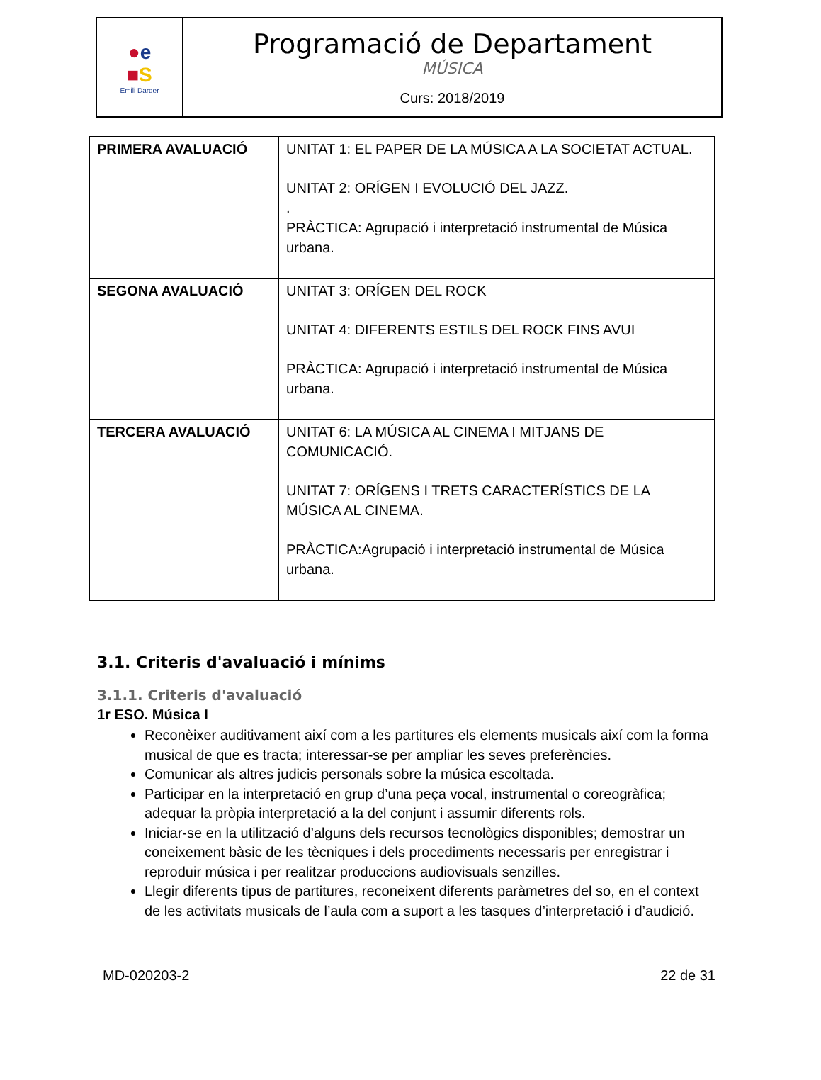| ● e ■ S Emili Darder | Programació de Departament MÚSICA Curs: 2018/2019 |
| PRIMERA AVALUACIÓ | UNITAT 1: EL PAPER DE LA MÚSICA A LA SOCIETAT ACTUAL. UNITAT 2: ORÍGEN I EVOLUCIÓ DEL JAZZ. . PRÀCTICA: Agrupació i interpretació instrumental de Música urbana. |
| SEGONA AVALUACIÓ | UNITAT 3: ORÍGEN DEL ROCK UNITAT 4: DIFERENTS ESTILS DEL ROCK FINS AVUI PRÀCTICA: Agrupació i interpretació instrumental de Música urbana. |
| TERCERA AVALUACIÓ | UNITAT 6: LA MÚSICA AL CINEMA I MITJANS DE COMUNICACIÓ. UNITAT 7: ORÍGENS I TRETS CARACTERÍSTICS DE LA MÚSICA AL CINEMA. PRÀCTICA:Agrupació i interpretació instrumental de Música urbana. |
3.1. Criteris d'avaluació i mínims
3.1.1. Criteris d'avaluació
1r ESO. Música I
Reconèixer auditivament així com a les partitures els elements musicals així com la forma musical de que es tracta; interessar-se per ampliar les seves preferències.
Comunicar als altres judicis personals sobre la música escoltada.
Participar en la interpretació en grup d’una peça vocal, instrumental o coreogràfica; adequar la pròpia interpretació a la del conjunt i assumir diferents rols.
Iniciar-se en la utilització d’alguns dels recursos tecnològics disponibles; demostrar un coneixement bàsic de les tècniques i dels procediments necessaris per enregistrar i reproduir música i per realitzar produccions audiovisuals senzilles.
Llegir diferents tipus de partitures, reconeixent diferents paràmetres del so, en el context de les activitats musicals de l’aula com a suport a les tasques d’interpretació i d’audició.
MD-020203-2 22 de 31